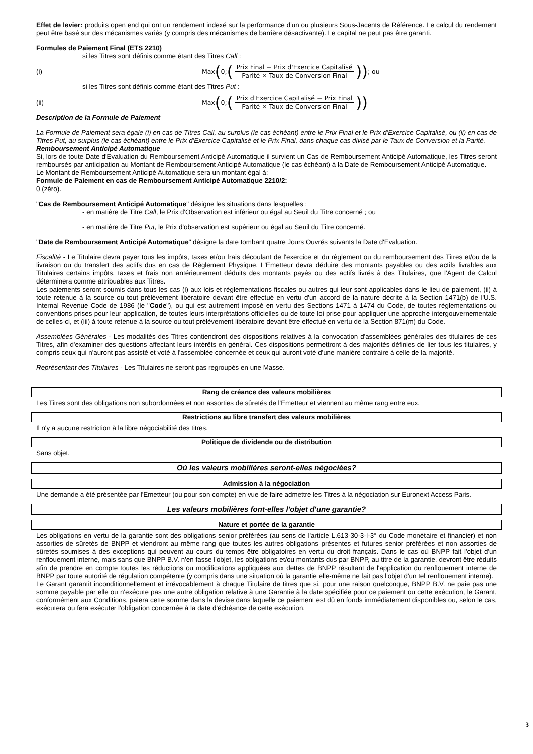Effet de levier: produits open end qui ont un rendement indexé sur la performance d'un ou plusieurs Sous-Jacents de Référence. Le calcul du rendement peut être basé sur des mécanismes variés (y compris des mécanismes de barrière désactivante). Le capital ne peut pas être garanti.
Formules de Paiement Final (ETS 2210)
si les Titres sont définis comme étant des Titres Call :
(i) Max (0; (Prix Final − Prix d'Exercice Capitalisé Parité × Taux de Conversion Final)); ou
si les Titres sont définis comme étant des Titres Put :
(ii) Max (0; (Prix d'Exercice Capitalisé − Prix Final Parité × Taux de Conversion Final))
Description de la Formule de Paiement
La Formule de Paiement sera égale (i) en cas de Titres Call, au surplus (le cas échéant) entre le Prix Final et le Prix d'Exercice Capitalisé, ou (ii) en cas de Titres Put, au surplus (le cas échéant) entre le Prix d'Exercice Capitalisé et le Prix Final, dans chaque cas divisé par le Taux de Conversion et la Parité.
Remboursement Anticipé Automatique
Si, lors de toute Date d'Evaluation du Remboursement Anticipé Automatique il survient un Cas de Remboursement Anticipé Automatique, les Titres seront remboursés par anticipation au Montant de Remboursement Anticipé Automatique (le cas échéant) à la Date de Remboursement Anticipé Automatique.
Le Montant de Remboursement Anticipé Automatique sera un montant égal à:
Formule de Paiement en cas de Remboursement Anticipé Automatique 2210/2:
0 (zéro).
"Cas de Remboursement Anticipé Automatique" désigne les situations dans lesquelles :
- en matière de Titre Call, le Prix d'Observation est inférieur ou égal au Seuil du Titre concerné ; ou
- en matière de Titre Put, le Prix d'observation est supérieur ou égal au Seuil du Titre concerné.
"Date de Remboursement Anticipé Automatique" désigne la date tombant quatre Jours Ouvrés suivants la Date d'Evaluation.
Fiscalité - Le Titulaire devra payer tous les impôts, taxes et/ou frais découlant de l'exercice et du règlement ou du remboursement des Titres et/ou de la livraison ou du transfert des actifs dus en cas de Règlement Physique. L'Emetteur devra déduire des montants payables ou des actifs livrables aux Titulaires certains impôts, taxes et frais non antérieurement déduits des montants payés ou des actifs livrés à des Titulaires, que l'Agent de Calcul déterminera comme attribuables aux Titres.
Les paiements seront soumis dans tous les cas (i) aux lois et réglementations fiscales ou autres qui leur sont applicables dans le lieu de paiement, (ii) à toute retenue à la source ou tout prélèvement libératoire devant être effectué en vertu d'un accord de la nature décrite à la Section 1471(b) de l'U.S. Internal Revenue Code de 1986 (le "Code"), ou qui est autrement imposé en vertu des Sections 1471 à 1474 du Code, de toutes réglementations ou conventions prises pour leur application, de toutes leurs interprétations officielles ou de toute loi prise pour appliquer une approche intergouvernementale de celles-ci, et (iii) à toute retenue à la source ou tout prélèvement libératoire devant être effectué en vertu de la Section 871(m) du Code.
Assemblées Générales - Les modalités des Titres contiendront des dispositions relatives à la convocation d'assemblées générales des titulaires de ces Titres, afin d'examiner des questions affectant leurs intérêts en général. Ces dispositions permettront à des majorités définies de lier tous les titulaires, y compris ceux qui n'auront pas assisté et voté à l'assemblée concernée et ceux qui auront voté d'une manière contraire à celle de la majorité.
Représentant des Titulaires - Les Titulaires ne seront pas regroupés en une Masse.
Rang de créance des valeurs mobilières
Les Titres sont des obligations non subordonnées et non assorties de sûretés de l'Emetteur et viennent au même rang entre eux.
Restrictions au libre transfert des valeurs mobilières
Il n'y a aucune restriction à la libre négociabilité des titres.
Politique de dividende ou de distribution
Sans objet.
Où les valeurs mobilières seront-elles négociées?
Admission à la négociation
Une demande a été présentée par l'Emetteur (ou pour son compte) en vue de faire admettre les Titres à la négociation sur Euronext Access Paris.
Les valeurs mobilières font-elles l'objet d'une garantie?
Nature et portée de la garantie
Les obligations en vertu de la garantie sont des obligations senior préférées (au sens de l'article L.613-30-3-I-3° du Code monétaire et financier) et non assorties de sûretés de BNPP et viendront au même rang que toutes les autres obligations présentes et futures senior préférées et non assorties de sûretés soumises à des exceptions qui peuvent au cours du temps être obligatoires en vertu du droit français. Dans le cas où BNPP fait l'objet d'un renflouement interne, mais sans que BNPP B.V. n'en fasse l'objet, les obligations et/ou montants dus par BNPP, au titre de la garantie, devront être réduits afin de prendre en compte toutes les réductions ou modifications appliquées aux dettes de BNPP résultant de l'application du renflouement interne de BNPP par toute autorité de régulation compétente (y compris dans une situation où la garantie elle-même ne fait pas l'objet d'un tel renflouement interne).
Le Garant garantit inconditionnellement et irrévocablement à chaque Titulaire de titres que si, pour une raison quelconque, BNPP B.V. ne paie pas une somme payable par elle ou n'exécute pas une autre obligation relative à une Garantie à la date spécifiée pour ce paiement ou cette exécution, le Garant, conformément aux Conditions, paiera cette somme dans la devise dans laquelle ce paiement est dû en fonds immédiatement disponibles ou, selon le cas, exécutera ou fera exécuter l'obligation concernée à la date d'échéance de cette exécution.
3